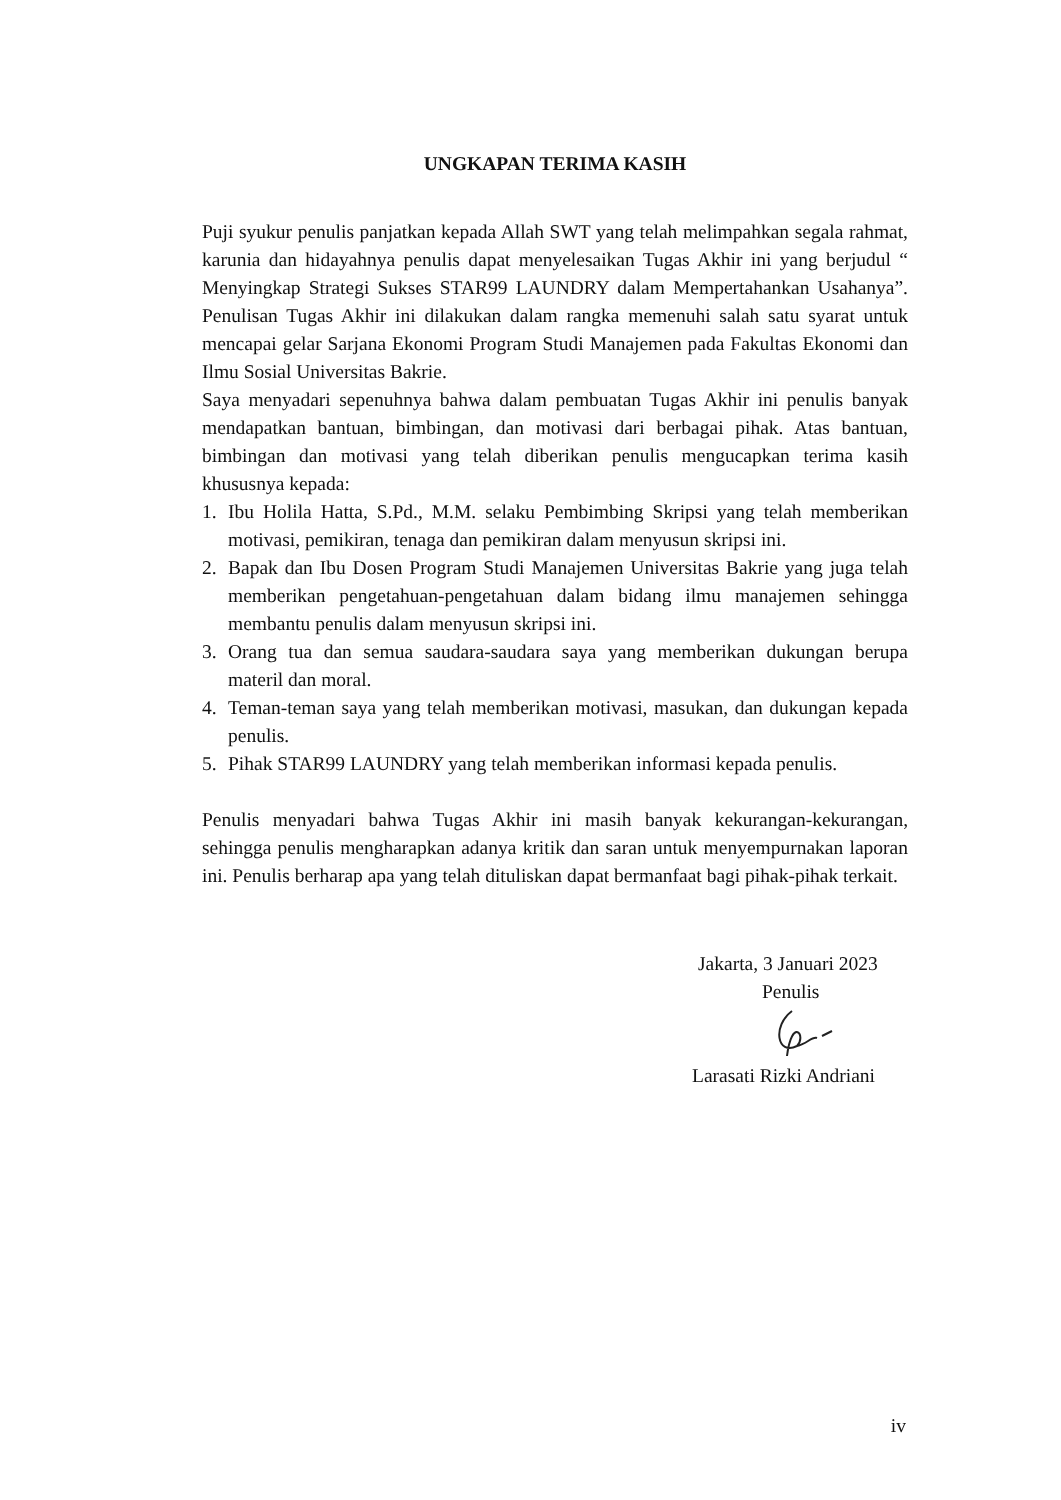UNGKAPAN TERIMA KASIH
Puji syukur penulis panjatkan kepada Allah SWT yang telah melimpahkan segala rahmat, karunia dan hidayahnya penulis dapat menyelesaikan Tugas Akhir ini yang berjudul “ Menyingkap Strategi Sukses STAR99 LAUNDRY dalam Mempertahankan Usahanya”. Penulisan Tugas Akhir ini dilakukan dalam rangka memenuhi salah satu syarat untuk mencapai gelar Sarjana Ekonomi Program Studi Manajemen pada Fakultas Ekonomi dan Ilmu Sosial Universitas Bakrie.
Saya menyadari sepenuhnya bahwa dalam pembuatan Tugas Akhir ini penulis banyak mendapatkan bantuan, bimbingan, dan motivasi dari berbagai pihak. Atas bantuan, bimbingan dan motivasi yang telah diberikan penulis mengucapkan terima kasih khususnya kepada:
1. Ibu Holila Hatta, S.Pd., M.M. selaku Pembimbing Skripsi yang telah memberikan motivasi, pemikiran, tenaga dan pemikiran dalam menyusun skripsi ini.
2. Bapak dan Ibu Dosen Program Studi Manajemen Universitas Bakrie yang juga telah memberikan pengetahuan-pengetahuan dalam bidang ilmu manajemen sehingga membantu penulis dalam menyusun skripsi ini.
3. Orang tua dan semua saudara-saudara saya yang memberikan dukungan berupa materil dan moral.
4. Teman-teman saya yang telah memberikan motivasi, masukan, dan dukungan kepada penulis.
5. Pihak STAR99 LAUNDRY yang telah memberikan informasi kepada penulis.
Penulis menyadari bahwa Tugas Akhir ini masih banyak kekurangan-kekurangan, sehingga penulis mengharapkan adanya kritik dan saran untuk menyempurnakan laporan ini. Penulis berharap apa yang telah dituliskan dapat bermanfaat bagi pihak-pihak terkait.
Jakarta, 3 Januari 2023
Penulis
Larasati Rizki Andriani
iv